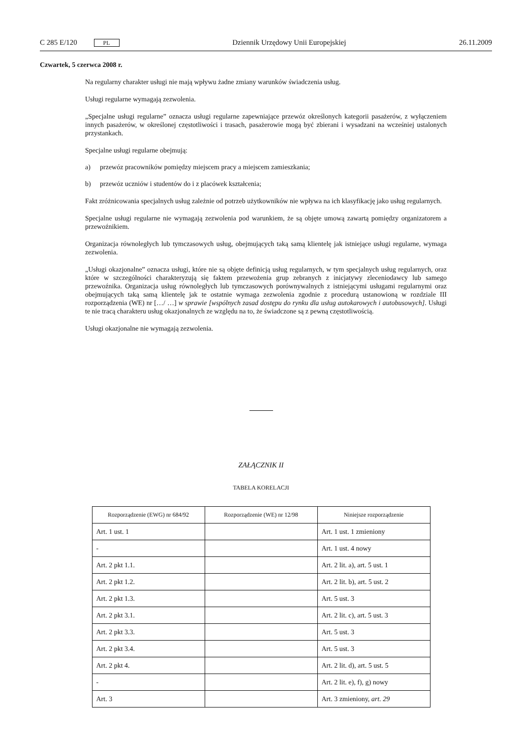C 285 E/120 PL Dziennik Urzędowy Unii Europejskiej 26.11.2009
Czwartek, 5 czerwca 2008 r.
Na regularny charakter usługi nie mają wpływu żadne zmiany warunków świadczenia usług.
Usługi regularne wymagają zezwolenia.
„Specjalne usługi regularne” oznacza usługi regularne zapewniające przewóz określonych kategorii pasażerów, z wyłączeniem innych pasażerów, w określonej częstotliwości i trasach, pasażerowie mogą być zbierani i wysadzani na wcześniej ustalonych przystankach.
Specjalne usługi regularne obejmują:
a) przewóz pracowników pomiędzy miejscem pracy a miejscem zamieszkania;
b) przewóz uczniów i studentów do i z placówek kształcenia;
Fakt zróżnicowania specjalnych usług zależnie od potrzeb użytkowników nie wpływa na ich klasyfikację jako usług regularnych.
Specjalne usługi regularne nie wymagają zezwolenia pod warunkiem, że są objęte umową zawartą pomiędzy organiza­torem a przewoźnikiem.
Organizacja równoległych lub tymczasowych usług, obejmujących taką samą klientelę jak istniejące usługi regularne, wymaga zezwolenia.
„Usługi okazjonalne” oznacza usługi, które nie są objęte definicją usług regularnych, w tym specjalnych usług regularnych, oraz które w szczególności charakteryzują się faktem przewożenia grup zebranych z inicjatywy zleceniodawcy lub samego przewoźnika. Organizacja usług równoległych lub tymczasowych porównywalnych z istniejącymi usługami regularnymi oraz obejmujących taką samą klientelę jak te ostatnie wymaga zezwolenia zgodnie z procedurą ustanowioną w rozdziale III rozporządzenia (WE) nr […/ …] w sprawie [wspólnych zasad dostępu do rynku dla usług autokarowych i autobusowych]. Usługi te nie tracą charakteru usług okazjonalnych ze względu na to, że świadczone są z pewną częstotliwością.
Usługi okazjonalne nie wymagają zezwolenia.
ZAŁĄCZNIK II
TABELA KORELACJI
| Rozporządzenie (EWG) nr 684/92 | Rozporządzenie (WE) nr 12/98 | Niniejsze rozporządzenie |
| --- | --- | --- |
| Art. 1 ust. 1 | | Art. 1 ust. 1 zmieniony |
| - | | Art. 1 ust. 4 nowy |
| Art. 2 pkt 1.1. | | Art. 2 lit. a), art. 5 ust. 1 |
| Art. 2 pkt 1.2. | | Art. 2 lit. b), art. 5 ust. 2 |
| Art. 2 pkt 1.3. | | Art. 5 ust. 3 |
| Art. 2 pkt 3.1. | | Art. 2 lit. c), art. 5 ust. 3 |
| Art. 2 pkt 3.3. | | Art. 5 ust. 3 |
| Art. 2 pkt 3.4. | | Art. 5 ust. 3 |
| Art. 2 pkt 4. | | Art. 2 lit. d), art. 5 ust. 5 |
| - | | Art. 2 lit. e), f), g) nowy |
| Art. 3 | | Art. 3 zmieniony, art. 29 |